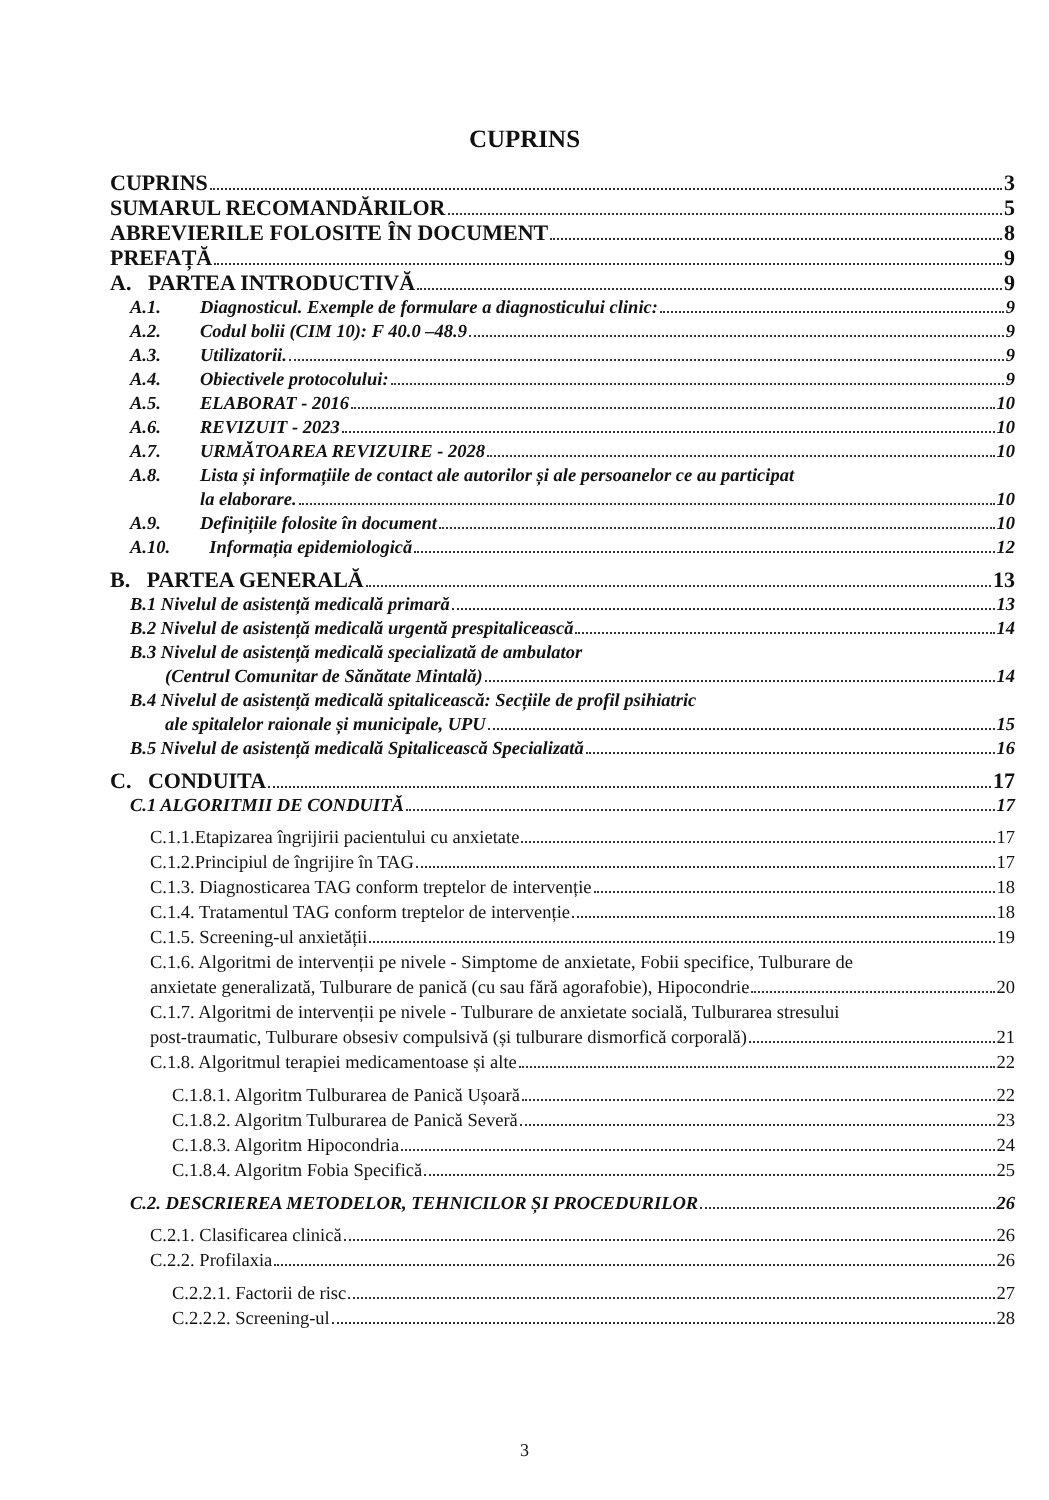CUPRINS
CUPRINS 3
SUMARUL RECOMANDĂRILOR 5
ABREVIERILE FOLOSITE ÎN DOCUMENT 8
PREFAȚĂ 9
A. PARTEA INTRODUCTIVĂ 9
A.1. Diagnosticul. Exemple de formulare a diagnosticului clinic: 9
A.2. Codul bolii (CIM 10): F 40.0 –48.9 9
A.3. Utilizatorii. 9
A.4. Obiectivele protocolului: 9
A.5. ELABORAT - 2016 10
A.6. REVIZUIT - 2023 10
A.7. URMĂTOAREA REVIZUIRE - 2028 10
A.8. Lista și informațiile de contact ale autorilor și ale persoanelor ce au participat
la elaborare. 10
A.9. Definițiile folosite în document 10
A.10. Informația epidemiologică 12
B. PARTEA GENERALĂ 13
B.1 Nivelul de asistență medicală primară 13
B.2 Nivelul de asistență medicală urgentă prespitalicească 14
B.3 Nivelul de asistență medicală specializată de ambulator
(Centrul Comunitar de Sănătate Mintală) 14
B.4 Nivelul de asistență medicală spitalicească: Secțiile de profil psihiatric
ale spitalelor raionale și municipale, UPU 15
B.5 Nivelul de asistență medicală Spitalicească Specializată 16
C. CONDUITA 17
C.1 ALGORITMII DE CONDUITĂ 17
C.1.1.Etapizarea îngrijirii pacientului cu anxietate 17
C.1.2.Principiul de îngrijire în TAG 17
C.1.3. Diagnosticarea TAG conform treptelor de intervenție 18
C.1.4. Tratamentul TAG conform treptelor de intervenție 18
C.1.5. Screening-ul anxietății 19
C.1.6. Algoritmi de intervenții pe nivele - Simptome de anxietate, Fobii specifice, Tulburare de
anxietate generalizată, Tulburare de panică (cu sau fără agorafobie), Hipocondrie 20
C.1.7. Algoritmi de intervenții pe nivele - Tulburare de anxietate socială, Tulburarea stresului
post-traumatic, Tulburare obsesiv compulsivă (și tulburare dismorfică corporală) 21
C.1.8. Algoritmul terapiei medicamentoase și alte 22
C.1.8.1. Algoritm Tulburarea de Panică Ușoară 22
C.1.8.2. Algoritm Tulburarea de Panică Severă 23
C.1.8.3. Algoritm Hipocondria 24
C.1.8.4. Algoritm Fobia Specifică 25
C.2. DESCRIEREA METODELOR, TEHNICILOR ȘI PROCEDURILOR 26
C.2.1. Clasificarea clinică 26
C.2.2. Profilaxia 26
C.2.2.1. Factorii de risc 27
C.2.2.2. Screening-ul 28
3